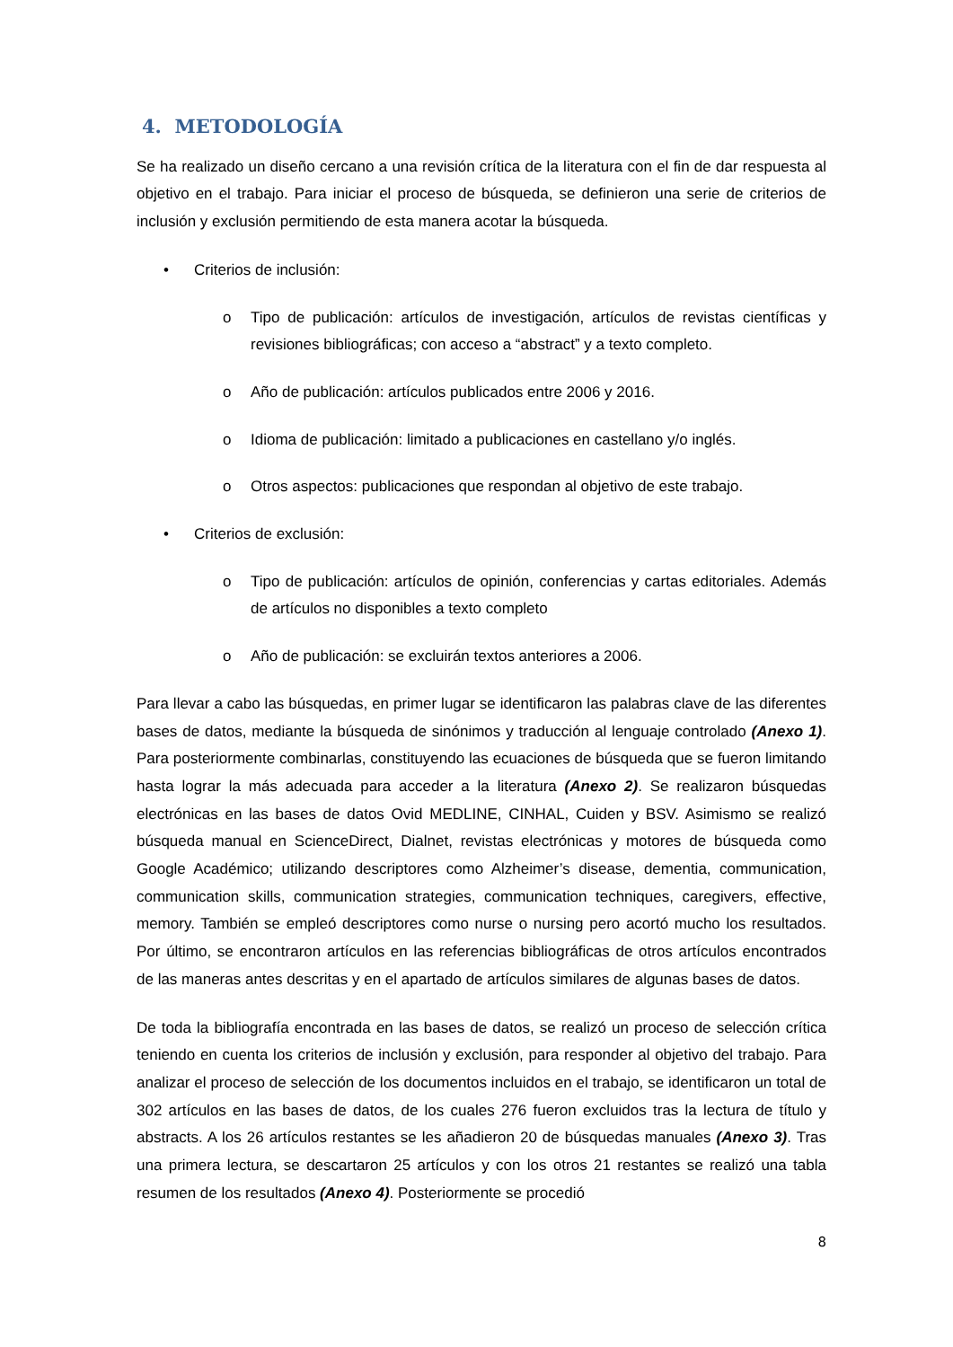4. METODOLOGÍA
Se ha realizado un diseño cercano a una revisión crítica de la literatura con el fin de dar respuesta al objetivo en el trabajo. Para iniciar el proceso de búsqueda, se definieron una serie de criterios de inclusión y exclusión permitiendo de esta manera acotar la búsqueda.
• Criterios de inclusión:
o Tipo de publicación: artículos de investigación, artículos de revistas científicas y revisiones bibliográficas; con acceso a “abstract” y a texto completo.
o Año de publicación: artículos publicados entre 2006 y 2016.
o Idioma de publicación: limitado a publicaciones en castellano y/o inglés.
o Otros aspectos: publicaciones que respondan al objetivo de este trabajo.
• Criterios de exclusión:
o Tipo de publicación: artículos de opinión, conferencias y cartas editoriales. Además de artículos no disponibles a texto completo
o Año de publicación: se excluirán textos anteriores a 2006.
Para llevar a cabo las búsquedas, en primer lugar se identificaron las palabras clave de las diferentes bases de datos, mediante la búsqueda de sinónimos y traducción al lenguaje controlado (Anexo 1). Para posteriormente combinarlas, constituyendo las ecuaciones de búsqueda que se fueron limitando hasta lograr la más adecuada para acceder a la literatura (Anexo 2). Se realizaron búsquedas electrónicas en las bases de datos Ovid MEDLINE, CINHAL, Cuiden y BSV. Asimismo se realizó búsqueda manual en ScienceDirect, Dialnet, revistas electrónicas y motores de búsqueda como Google Académico; utilizando descriptores como Alzheimer’s disease, dementia, communication, communication skills, communication strategies, communication techniques, caregivers, effective, memory. También se empleó descriptores como nurse o nursing pero acortó mucho los resultados. Por último, se encontraron artículos en las referencias bibliográficas de otros artículos encontrados de las maneras antes descritas y en el apartado de artículos similares de algunas bases de datos.
De toda la bibliografía encontrada en las bases de datos, se realizó un proceso de selección crítica teniendo en cuenta los criterios de inclusión y exclusión, para responder al objetivo del trabajo. Para analizar el proceso de selección de los documentos incluidos en el trabajo, se identificaron un total de 302 artículos en las bases de datos, de los cuales 276 fueron excluidos tras la lectura de título y abstracts. A los 26 artículos restantes se les añadieron 20 de búsquedas manuales (Anexo 3). Tras una primera lectura, se descartaron 25 artículos y con los otros 21 restantes se realizó una tabla resumen de los resultados (Anexo 4). Posteriormente se procedió
8